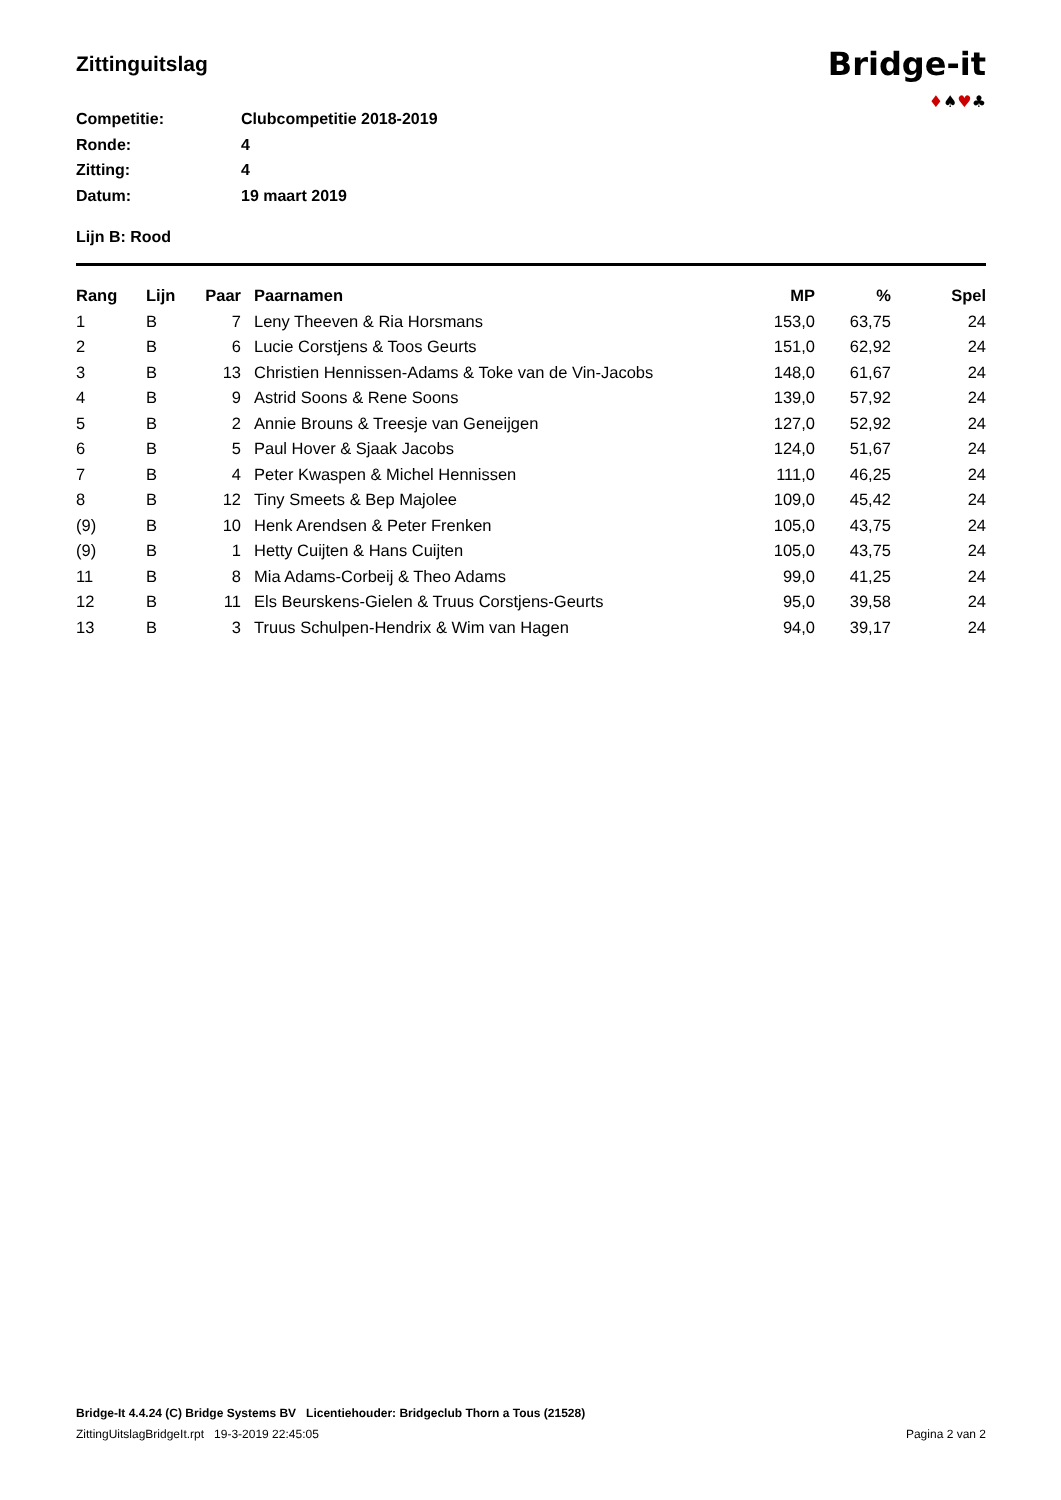Zittinguitslag
Bridge-it
♦♠♥♣
Competitie: Clubcompetitie 2018-2019
Ronde: 4
Zitting: 4
Datum: 19 maart 2019
Lijn B: Rood
| Rang | Lijn | Paar | Paarnamen | MP | % | Spel |
| --- | --- | --- | --- | --- | --- | --- |
| 1 | B | 7 | Leny Theeven & Ria Horsmans | 153,0 | 63,75 | 24 |
| 2 | B | 6 | Lucie Corstjens & Toos Geurts | 151,0 | 62,92 | 24 |
| 3 | B | 13 | Christien Hennissen-Adams & Toke van de Vin-Jacobs | 148,0 | 61,67 | 24 |
| 4 | B | 9 | Astrid Soons & Rene Soons | 139,0 | 57,92 | 24 |
| 5 | B | 2 | Annie Brouns & Treesje van Geneijgen | 127,0 | 52,92 | 24 |
| 6 | B | 5 | Paul Hover & Sjaak Jacobs | 124,0 | 51,67 | 24 |
| 7 | B | 4 | Peter Kwaspen & Michel Hennissen | 111,0 | 46,25 | 24 |
| 8 | B | 12 | Tiny Smeets & Bep Majolee | 109,0 | 45,42 | 24 |
| (9) | B | 10 | Henk Arendsen & Peter Frenken | 105,0 | 43,75 | 24 |
| (9) | B | 1 | Hetty Cuijten & Hans Cuijten | 105,0 | 43,75 | 24 |
| 11 | B | 8 | Mia Adams-Corbeij & Theo Adams | 99,0 | 41,25 | 24 |
| 12 | B | 11 | Els Beurskens-Gielen & Truus Corstjens-Geurts | 95,0 | 39,58 | 24 |
| 13 | B | 3 | Truus Schulpen-Hendrix & Wim van Hagen | 94,0 | 39,17 | 24 |
Bridge-It 4.4.24 (C) Bridge Systems BV Licentiehouder: Bridgeclub Thorn a Tous (21528)
ZittingUitslagBridgeIt.rpt 19-3-2019 22:45:05 Pagina 2 van 2